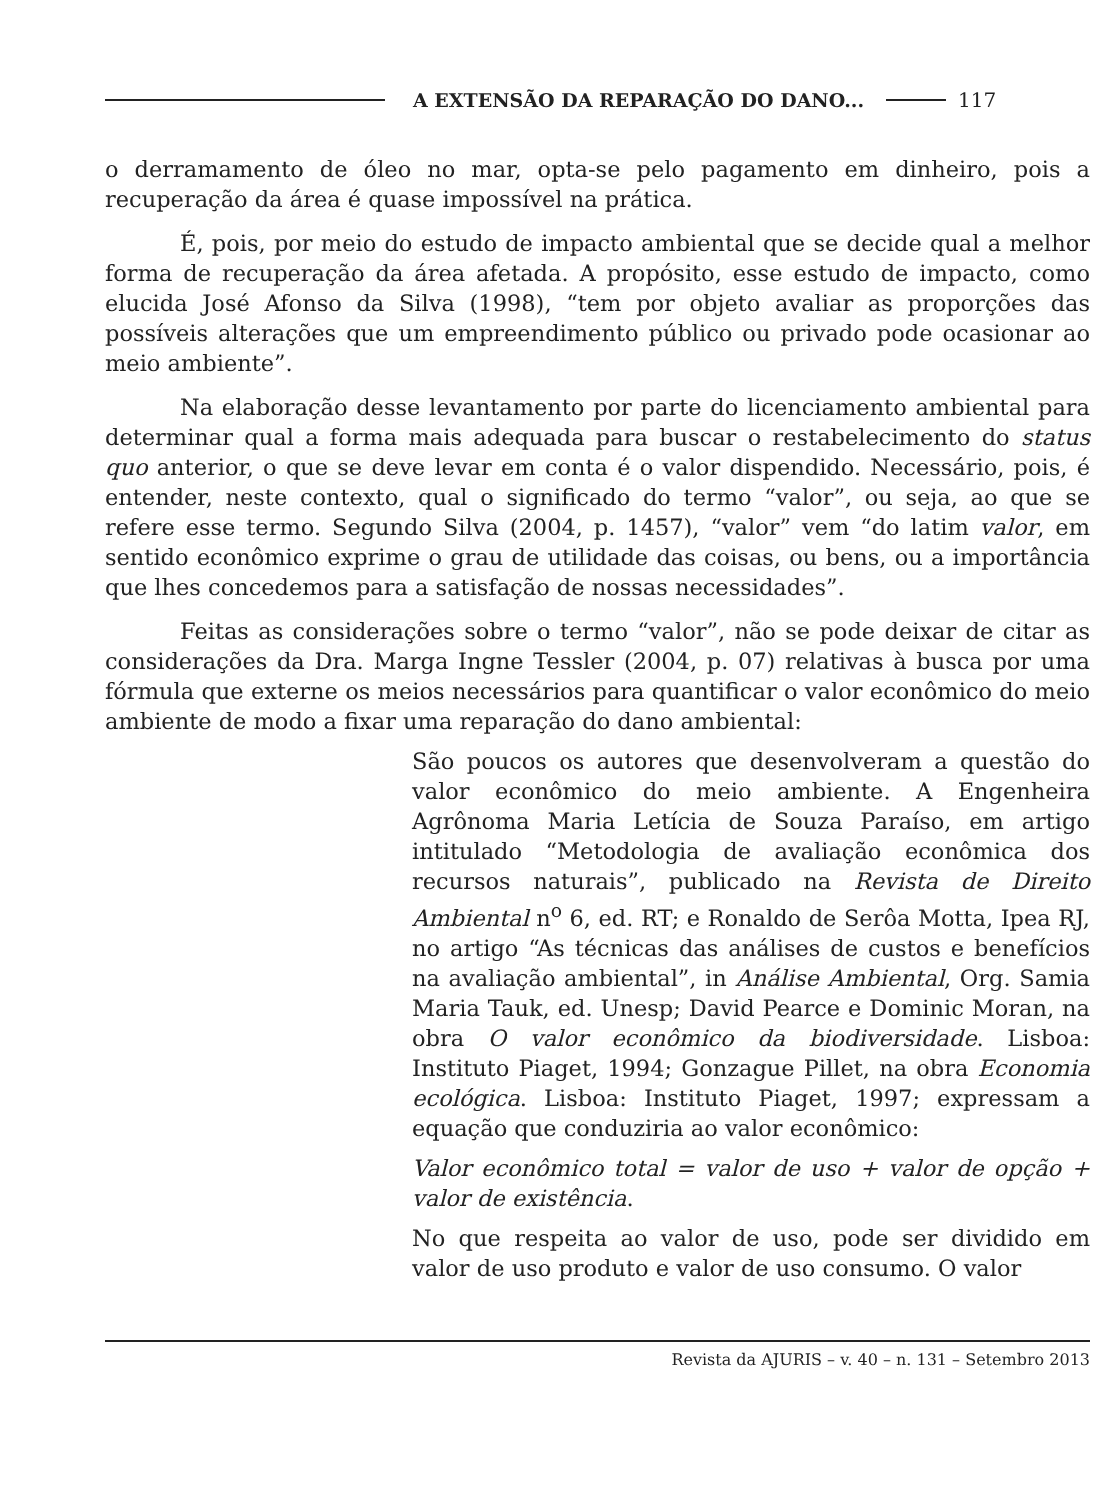A EXTENSÃO DA REPARAÇÃO DO DANO... 117
o derramamento de óleo no mar, opta-se pelo pagamento em dinheiro, pois a recuperação da área é quase impossível na prática.
É, pois, por meio do estudo de impacto ambiental que se decide qual a melhor forma de recuperação da área afetada. A propósito, esse estudo de impacto, como elucida José Afonso da Silva (1998), “tem por objeto avaliar as proporções das possíveis alterações que um empreendimento público ou privado pode ocasionar ao meio ambiente”.
Na elaboração desse levantamento por parte do licenciamento ambiental para determinar qual a forma mais adequada para buscar o restabelecimento do status quo anterior, o que se deve levar em conta é o valor dispendido. Necessário, pois, é entender, neste contexto, qual o significado do termo “valor”, ou seja, ao que se refere esse termo. Segundo Silva (2004, p. 1457), “valor” vem “do latim valor, em sentido econômico exprime o grau de utilidade das coisas, ou bens, ou a importância que lhes concedemos para a satisfação de nossas necessidades”.
Feitas as considerações sobre o termo “valor”, não se pode deixar de citar as considerações da Dra. Marga Ingne Tessler (2004, p. 07) relativas à busca por uma fórmula que externe os meios necessários para quantificar o valor econômico do meio ambiente de modo a fixar uma reparação do dano ambiental:
São poucos os autores que desenvolveram a questão do valor econômico do meio ambiente. A Engenheira Agrônoma Maria Letícia de Souza Paraíso, em artigo intitulado “Metodologia de avaliação econômica dos recursos naturais”, publicado na Revista de Direito Ambiental n<sup>o</sup> 6, ed. RT; e Ronaldo de Serôa Motta, Ipea RJ, no artigo “As técnicas das análises de custos e benefícios na avaliação ambiental”, in Análise Ambiental, Org. Samia Maria Tauk, ed. Unesp; David Pearce e Dominic Moran, na obra O valor econômico da biodiversidade. Lisboa: Instituto Piaget, 1994; Gonzague Pillet, na obra Economia ecológica. Lisboa: Instituto Piaget, 1997; expressam a equação que conduziria ao valor econômico:
Valor econômico total = valor de uso + valor de opção + valor de existência.
No que respeita ao valor de uso, pode ser dividido em valor de uso produto e valor de uso consumo. O valor
Revista da AJURIS – v. 40 – n. 131 – Setembro 2013